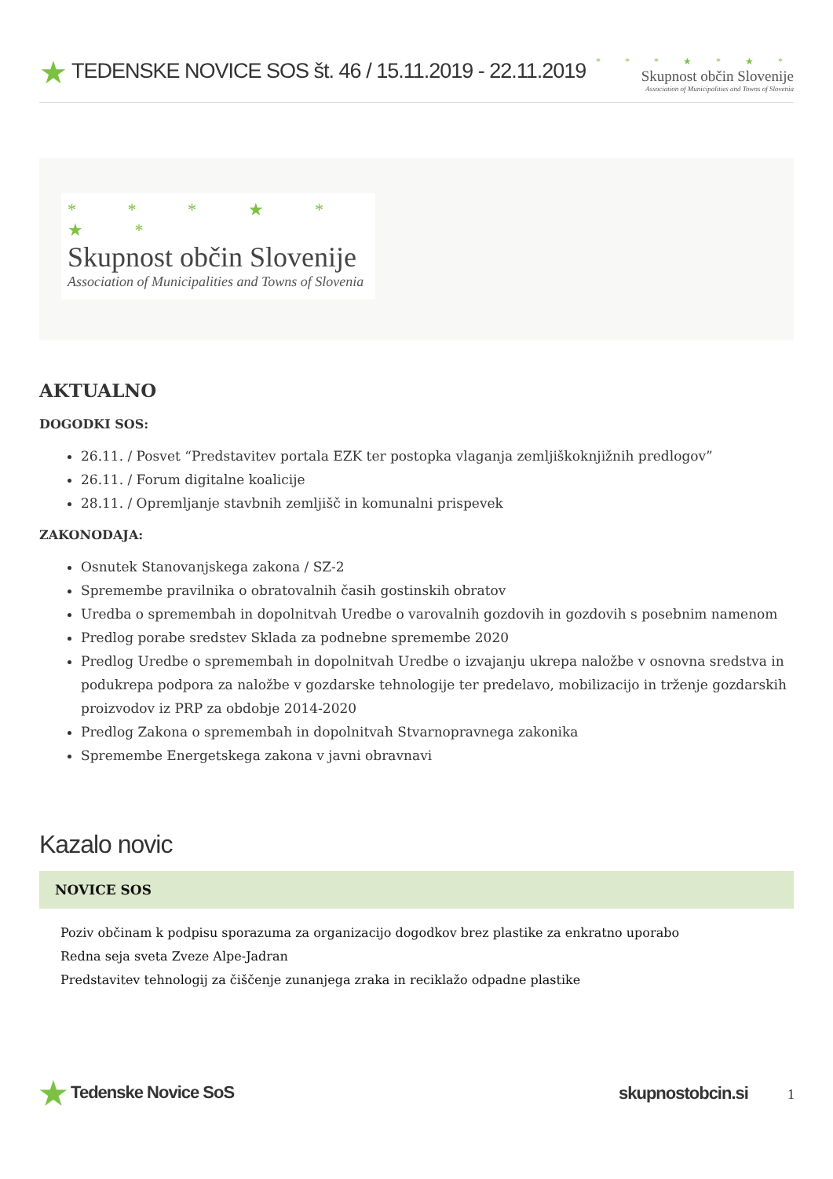★ TEDENSKE NOVICE SOS št. 46 / 15.11.2019 - 22.11.2019
* * * ★ * ★ *
Skupnost občin Slovenije
Association of Municipalities and Towns of Slovenia
* * * ★ * ★ *
Skupnost občin Slovenije
Association of Municipalities and Towns of Slovenia
AKTUALNO
DOGODKI SOS:
26.11. / Posvet “Predstavitev portala EZK ter postopka vlaganja zemljiškoknjižnih predlogov”
26.11. / Forum digitalne koalicije
28.11. / Opremljanje stavbnih zemljišč in komunalni prispevek
ZAKONODAJA:
Osnutek Stanovanjskega zakona / SZ-2
Spremembe pravilnika o obratovalnih časih gostinskih obratov
Uredba o spremembah in dopolnitvah Uredbe o varovalnih gozdovih in gozdovih s posebnim namenom
Predlog porabe sredstev Sklada za podnebne spremembe 2020
Predlog Uredbe o spremembah in dopolnitvah Uredbe o izvajanju ukrepa naložbe v osnovna sredstva in podukrepa podpora za naložbe v gozdarske tehnologije ter predelavo, mobilizacijo in trženje gozdarskih proizvodov iz PRP za obdobje 2014-2020
Predlog Zakona o spremembah in dopolnitvah Stvarnopravnega zakonika
Spremembe Energetskega zakona v javni obravnavi
Kazalo novic
NOVICE SOS
Poziv občinam k podpisu sporazuma za organizacijo dogodkov brez plastike za enkratno uporabo
Redna seja sveta Zveze Alpe-Jadran
Predstavitev tehnologij za čiščenje zunanjega zraka in reciklažo odpadne plastike
★ Tedenske Novice SoS skupnostobcin.si 1